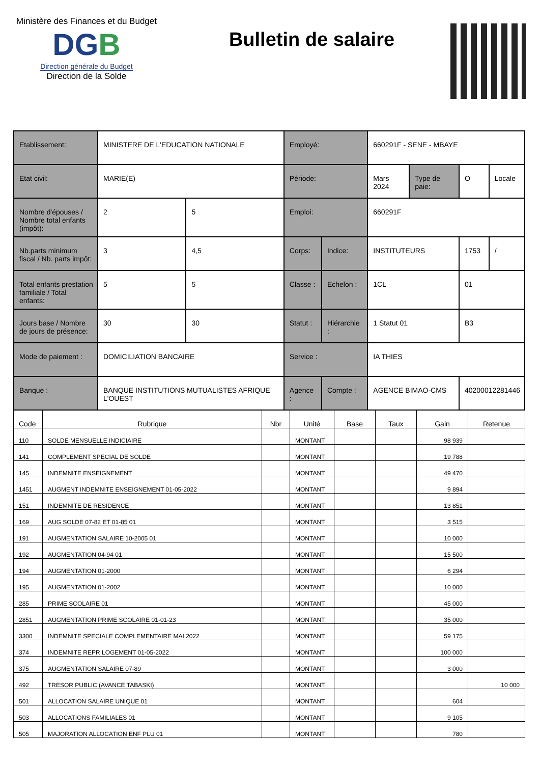Ministère des Finances et du Budget
DGB
Direction générale du Budget
Direction de la Solde
Bulletin de salaire
| Etablissement: | MINISTERE DE L'EDUCATION NATIONALE | | Employé: | | 660291F - SENE - MBAYE | | | |
| Etat civil: | MARIE(E) | | Période: | | Mars 2024 | Type de paie: | O | Locale |
| Nombre d'épouses / Nombre total enfants (impôt): | 2 | 5 | Emploi: | | 660291F | | | |
| Nb.parts minimum fiscal / Nb. parts impôt: | 3 | 4,5 | Corps: | Indice: | INSTITUTEURS | | 1753 | / |
| Total enfants prestation familiale / Total enfants: | 5 | 5 | Classe : | Echelon : | 1CL | | 01 | |
| Jours base / Nombre de jours de présence: | 30 | 30 | Statut : | Hiérarchie : | 1 Statut 01 | | B3 | |
| Mode de paiement : | DOMICILIATION BANCAIRE | | Service : | | IA THIES | | | |
| Banque : | BANQUE INSTITUTIONS MUTUALISTES AFRIQUE L'OUEST | | Agence : | Compte : | AGENCE BIMAO-CMS | | 40200012281446 | |
| Code | Rubrique | Nbr | Unité | Base | Taux | Gain | Retenue |
| --- | --- | --- | --- | --- | --- | --- | --- |
| 110 | SOLDE MENSUELLE INDICIAIRE | | MONTANT | | | 98 939 | |
| 141 | COMPLEMENT SPECIAL DE SOLDE | | MONTANT | | | 19 788 | |
| 145 | INDEMNITE ENSEIGNEMENT | | MONTANT | | | 49 470 | |
| 1451 | AUGMENT INDEMNITE ENSEIGNEMENT 01-05-2022 | | MONTANT | | | 9 894 | |
| 151 | INDEMNITE DE RESIDENCE | | MONTANT | | | 13 851 | |
| 169 | AUG SOLDE 07-82 ET 01-85 01 | | MONTANT | | | 3 515 | |
| 191 | AUGMENTATION SALAIRE 10-2005 01 | | MONTANT | | | 10 000 | |
| 192 | AUGMENTATION 04-94 01 | | MONTANT | | | 15 500 | |
| 194 | AUGMENTATION 01-2000 | | MONTANT | | | 6 294 | |
| 195 | AUGMENTATION 01-2002 | | MONTANT | | | 10 000 | |
| 285 | PRIME SCOLAIRE 01 | | MONTANT | | | 45 000 | |
| 2851 | AUGMENTATION PRIME SCOLAIRE 01-01-23 | | MONTANT | | | 35 000 | |
| 3300 | INDEMNITE SPECIALE COMPLEMENTAIRE MAI 2022 | | MONTANT | | | 59 175 | |
| 374 | INDEMNITE REPR LOGEMENT 01-05-2022 | | MONTANT | | | 100 000 | |
| 375 | AUGMENTATION SALAIRE 07-89 | | MONTANT | | | 3 000 | |
| 492 | TRESOR PUBLIC (AVANCE TABASKI) | | MONTANT | | | | 10 000 |
| 501 | ALLOCATION SALAIRE UNIQUE 01 | | MONTANT | | | 604 | |
| 503 | ALLOCATIONS FAMILIALES 01 | | MONTANT | | | 9 105 | |
| 505 | MAJORATION ALLOCATION ENF PLU 01 | | MONTANT | | | 780 | |